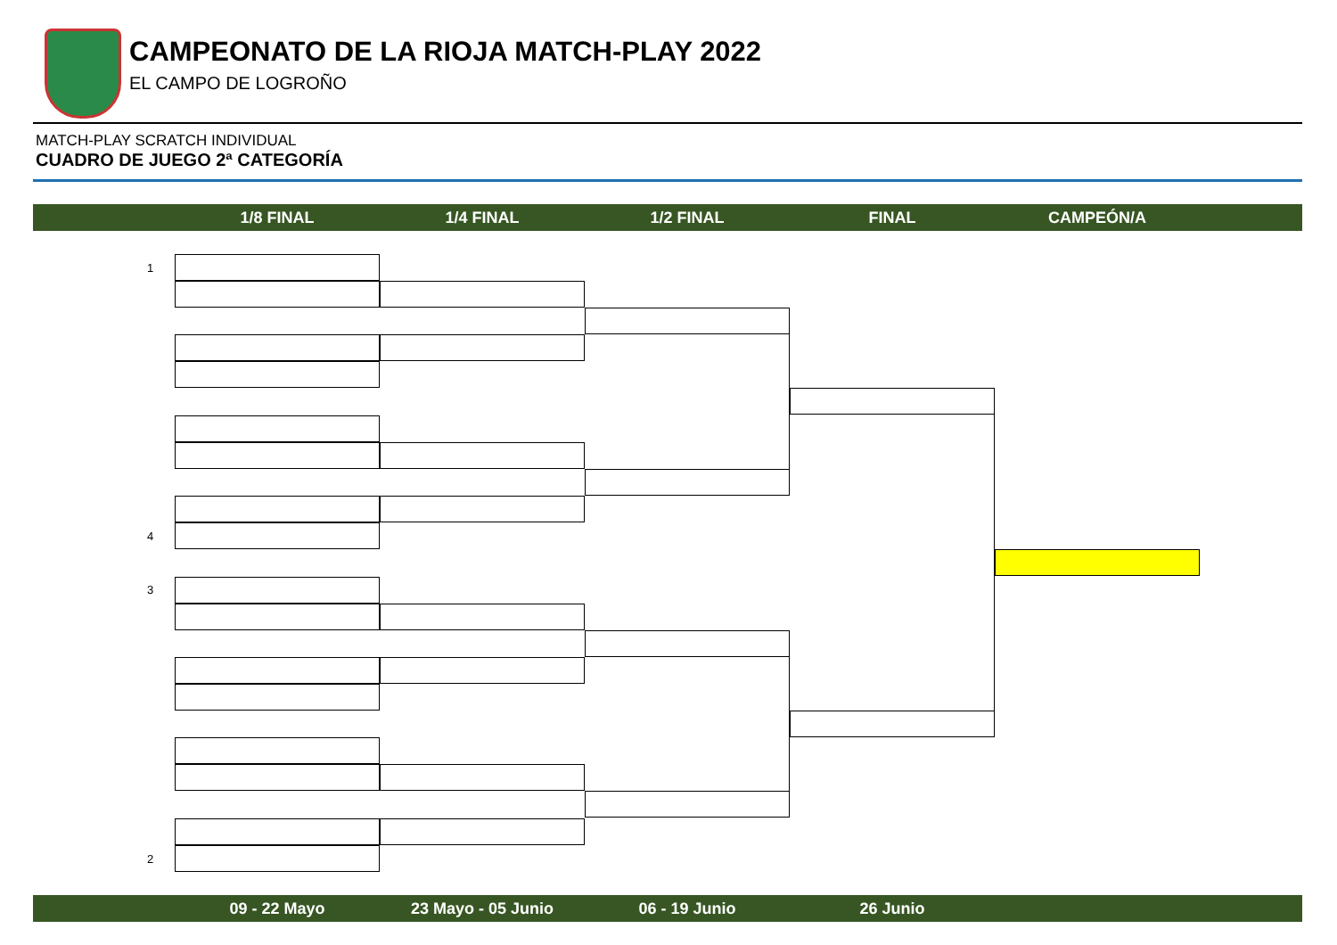CAMPEONATO DE LA RIOJA MATCH-PLAY 2022
EL CAMPO DE LOGROÑO
MATCH-PLAY SCRATCH INDIVIDUAL
CUADRO DE JUEGO 2ª CATEGORÍA
1/8 FINAL 1/4 FINAL 1/2 FINAL FINAL CAMPEÓN/A
1
4
3
2
09 - 22 Mayo 23 Mayo - 05 Junio 06 - 19 Junio 26 Junio